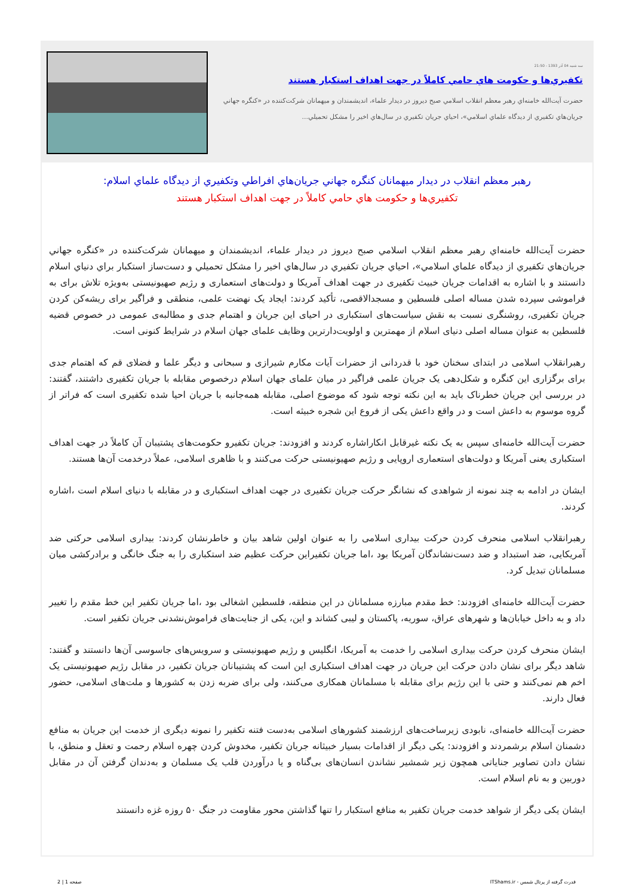سه شنبه 04 آذر 1393 - 21:50
تكفيري‌ها و حكومت هاي حامي كاملاً در جهت اهداف استكبار هستند
حضرت آيت‌الله خامنه‌اي رهبر معظم انقلاب اسلامي صبح ديروز در ديدار علماء، انديشمندان و ميهمانان شركت‌كننده در «كنگره جهاني جريان‌هاي تكفيري از ديدگاه علماي اسلامي»، احياي جريان تكفيري در سال‌هاي اخير را مشكل تحميلي...
رهبر معظم انقلاب در ديدار ميهمانان كنگره جهاني جريان‌هاي افراطي وتكفيري از ديدگاه علماي اسلام:
تكفيري‌ها و حكومت هاي حامي كاملاً در جهت اهداف استكبار هستند
حضرت آيت‌الله خامنه‌اي رهبر معظم انقلاب اسلامي صبح ديروز در ديدار علماء، انديشمندان و ميهمانان شركت‌كننده در «كنگره جهاني جريان‌هاي تكفيري از ديدگاه علماي اسلامي»، احياي جريان تكفيري در سال‌هاي اخير را مشكل تحميلي و دست‌ساز استكبار براي دنياي اسلام دانستند و با اشاره به اقدامات جريان خبیث تکفیری در جهت اهداف آمریکا و دولت‌های استعماری و رژیم صهیونیستی به‌ویژه تلاش برای به فراموشی سپرده شدن مساله اصلی فلسطین و مسجدالاقصی، تأکید کردند: ایجاد یک نهضت علمی، منطقی و فراگیر برای ریشه‌کن کردن جریان تکفیری، روشنگری نسبت به نقش سیاست‌های استکباری در احیای این جریان و اهتمام جدی و مطالبه‌ی عمومی در خصوص قضیه فلسطین به عنوان مساله اصلی دنیای اسلام از مهمترین و اولویت‌دارترین وظایف علمای جهان اسلام در شرایط کنونی است.
رهبرانقلاب اسلامی در ابتدای سخنان خود با قدردانی از حضرات آیات مکارم شیرازی و سبحانی و دیگر علما و فضلای قم که اهتمام جدی برای برگزاری این کنگره و شکل‌دهی یک جریان علمی فراگیر در میان علمای جهان اسلام درخصوص مقابله با جریان تکفیری داشتند، گفتند: در بررسی این جریان خطرناک باید به این نکته توجه شود که موضوع اصلی، مقابله همه‌جانبه با جریان احیا شده تکفیری است که فراتر از گروه موسوم به داعش است و در واقع داعش یکی از فروع این شجره خبیثه است.
حضرت آیت‌الله خامنه‌ای سپس به یک نکته غیرقابل انکاراشاره کردند و افزودند: جریان تکفیرو حکومت‌های پشتیبان آن کاملاً در جهت اهداف استکباری یعنی آمریکا و دولت‌های استعماری اروپایی و رژیم صهیونیستی حرکت می‌کنند و با ظاهری اسلامی، عملاً درخدمت آن‌ها هستند.
ایشان در ادامه به چند نمونه از شواهدی که نشانگر حرکت جریان تکفیری در جهت اهداف استکباری و در مقابله با دنیای اسلام است ،اشاره کردند.
رهبرانقلاب اسلامی منحرف کردن حرکت بیداری اسلامی را به عنوان اولین شاهد بیان و خاطرنشان کردند: بیداری اسلامی حرکتی ضد آمریکایی، ضد استبداد و ضد دست‌نشاندگان آمریکا بود ،اما جریان تکفیراین حرکت عظیم ضد استکباری را به جنگ خانگی و برادرکشی میان مسلمانان تبدیل کرد.
حضرت آیت‌الله خامنه‌ای افزودند: خط مقدم مبارزه مسلمانان در این منطقه، فلسطین اشغالی بود ،اما جریان تکفیر این خط مقدم را تغییر داد و به داخل خیابان‌ها و شهرهای عراق، سوریه، پاکستان و لیبی کشاند و این، یکی از جنایت‌های فراموش‌نشدنی جریان تکفیر است.
ایشان منحرف کردن حرکت بیداری اسلامی را خدمت به آمریکا، انگلیس و رژیم صهیونیستی و سرویس‌های جاسوسی آن‌ها دانستند و گفتند: شاهد دیگر برای نشان دادن حرکت این جریان در جهت اهداف استکباری این است که پشتیبانان جریان تکفیر، در مقابل رژیم صهیونیستی یک اخم هم نمی‌کنند و حتی با این رژیم برای مقابله با مسلمانان همکاری می‌کنند، ولی برای ضربه زدن به کشورها و ملت‌های اسلامی، حضور فعال دارند.
حضرت آیت‌الله خامنه‌ای، نابودی زیرساخت‌های ارزشمند کشورهای اسلامی به‌دست فتنه تکفیر را نمونه دیگری از خدمت این جریان به منافع دشمنان اسلام برشمردند و افزودند: یکی دیگر از اقدامات بسیار خبیثانه جریان تکفیر، مخدوش کردن چهره اسلام رحمت و تعقل و منطق، با نشان دادن تصاویر جنایاتی همچون زیر شمشیر نشاندن انسان‌های بی‌گناه و یا درآوردن قلب یک مسلمان و به‌دندان گرفتن آن در مقابل دوربین و به نام اسلام است.
ایشان یکی دیگر از شواهد خدمت جریان تکفیر به منافع استکبار را تنها گذاشتن محور مقاومت در جنگ ۵۰ روزه غزه دانستند
قدرت گرفته از پرتال شمس - ITShams.ir صفحه 1 | 2